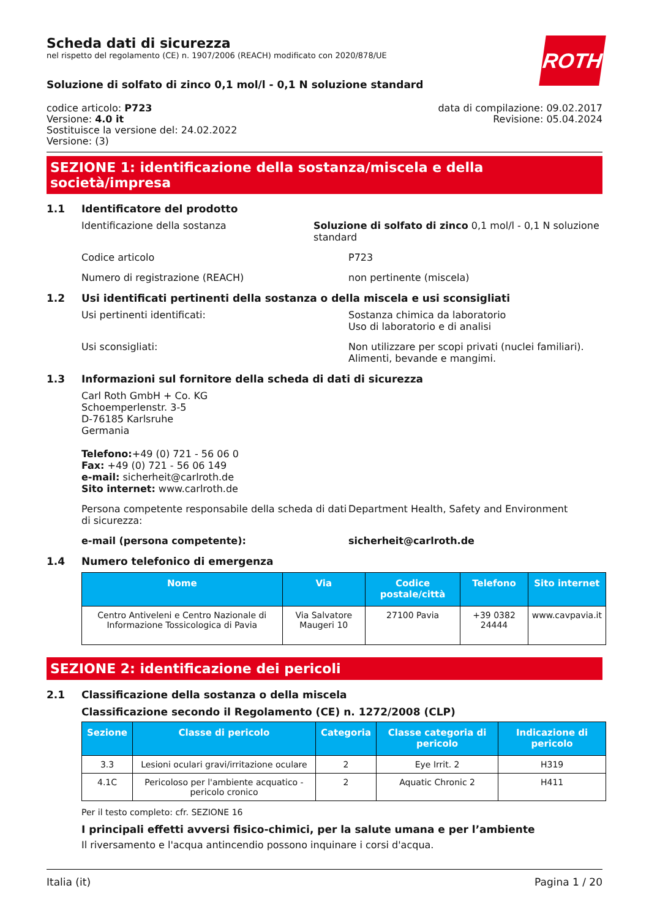ROTH
Scheda dati di sicurezza
nel rispetto del regolamento (CE) n. 1907/2006 (REACH) modificato con 2020/878/UE
Soluzione di solfato di zinco 0,1 mol/l - 0,1 N soluzione standard
codice articolo: P723
Versione: 4.0 it
Sostituisce la versione del: 24.02.2022
Versione: (3)
data di compilazione: 09.02.2017
Revisione: 05.04.2024
SEZIONE 1: identificazione della sostanza/miscela e della società/impresa
1.1 Identificatore del prodotto
Identificazione della sostanza Soluzione di solfato di zinco 0,1 mol/l - 0,1 N soluzione standard
Codice articolo P723
Numero di registrazione (REACH) non pertinente (miscela)
1.2 Usi identificati pertinenti della sostanza o della miscela e usi sconsigliati
Usi pertinenti identificati: Sostanza chimica da laboratorio
Uso di laboratorio e di analisi
Usi sconsigliati: Non utilizzare per scopi privati (nuclei familiari).
Alimenti, bevande e mangimi.
1.3 Informazioni sul fornitore della scheda di dati di sicurezza
Carl Roth GmbH + Co. KG
Schoemperlenstr. 3-5
D-76185 Karlsruhe
Germania
Telefono:+49 (0) 721 - 56 06 0
Fax: +49 (0) 721 - 56 06 149
e-mail: sicherheit@carlroth.de
Sito internet: www.carlroth.de
Persona competente responsabile della scheda di dati di sicurezza:
Department Health, Safety and Environment
e-mail (persona competente): sicherheit@carlroth.de
1.4 Numero telefonico di emergenza
| Nome | Via | Codice postale/città | Telefono | Sito internet |
| --- | --- | --- | --- | --- |
| Centro Antiveleni e Centro Nazionale di Informazione Tossicologica di Pavia | Via Salvatore Maugeri 10 | 27100 Pavia | +39 0382 24444 | www.cavpavia.it |
SEZIONE 2: identificazione dei pericoli
2.1 Classificazione della sostanza o della miscela
Classificazione secondo il Regolamento (CE) n. 1272/2008 (CLP)
| Sezione | Classe di pericolo | Categoria | Classe categoria di pericolo | Indicazione di pericolo |
| --- | --- | --- | --- | --- |
| 3.3 | Lesioni oculari gravi/irritazione oculare | 2 | Eye Irrit. 2 | H319 |
| 4.1C | Pericoloso per l'ambiente acquatico - pericolo cronico | 2 | Aquatic Chronic 2 | H411 |
Per il testo completo: cfr. SEZIONE 16
I principali effetti avversi fisico-chimici, per la salute umana e per l’ambiente
Il riversamento e l'acqua antincendio possono inquinare i corsi d'acqua.
Italia (it) Pagina 1 / 20